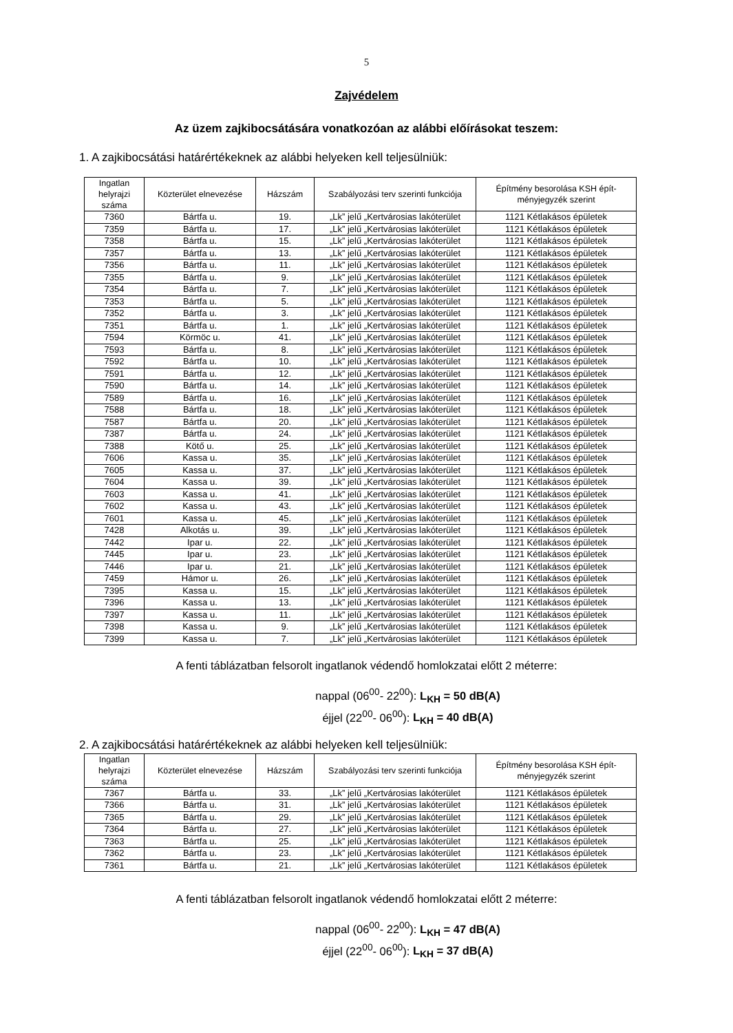5
Zajvédelem
Az üzem zajkibocsátására vonatkozóan az alábbi előírásokat teszem:
1. A zajkibocsátási határértékeknek az alábbi helyeken kell teljesülniük:
| Ingatlan helyrajzi száma | Közterület elnevezése | Házszám | Szabályozási terv szerinti funkciója | Építmény besorolása KSH épít-ményjegyzék szerint |
| --- | --- | --- | --- | --- |
| 7360 | Bártfa u. | 19. | „Lk” jelű „Kertvárosias lakóterület | 1121 Kétlakásos épületek |
| 7359 | Bártfa u. | 17. | „Lk” jelű „Kertvárosias lakóterület | 1121 Kétlakásos épületek |
| 7358 | Bártfa u. | 15. | „Lk” jelű „Kertvárosias lakóterület | 1121 Kétlakásos épületek |
| 7357 | Bártfa u. | 13. | „Lk” jelű „Kertvárosias lakóterület | 1121 Kétlakásos épületek |
| 7356 | Bártfa u. | 11. | „Lk” jelű „Kertvárosias lakóterület | 1121 Kétlakásos épületek |
| 7355 | Bártfa u. | 9. | „Lk” jelű „Kertvárosias lakóterület | 1121 Kétlakásos épületek |
| 7354 | Bártfa u. | 7. | „Lk” jelű „Kertvárosias lakóterület | 1121 Kétlakásos épületek |
| 7353 | Bártfa u. | 5. | „Lk” jelű „Kertvárosias lakóterület | 1121 Kétlakásos épületek |
| 7352 | Bártfa u. | 3. | „Lk” jelű „Kertvárosias lakóterület | 1121 Kétlakásos épületek |
| 7351 | Bártfa u. | 1. | „Lk” jelű „Kertvárosias lakóterület | 1121 Kétlakásos épületek |
| 7594 | Körmöc u. | 41. | „Lk” jelű „Kertvárosias lakóterület | 1121 Kétlakásos épületek |
| 7593 | Bártfa u. | 8. | „Lk” jelű „Kertvárosias lakóterület | 1121 Kétlakásos épületek |
| 7592 | Bártfa u. | 10. | „Lk” jelű „Kertvárosias lakóterület | 1121 Kétlakásos épületek |
| 7591 | Bártfa u. | 12. | „Lk” jelű „Kertvárosias lakóterület | 1121 Kétlakásos épületek |
| 7590 | Bártfa u. | 14. | „Lk” jelű „Kertvárosias lakóterület | 1121 Kétlakásos épületek |
| 7589 | Bártfa u. | 16. | „Lk” jelű „Kertvárosias lakóterület | 1121 Kétlakásos épületek |
| 7588 | Bártfa u. | 18. | „Lk” jelű „Kertvárosias lakóterület | 1121 Kétlakásos épületek |
| 7587 | Bártfa u. | 20. | „Lk” jelű „Kertvárosias lakóterület | 1121 Kétlakásos épületek |
| 7387 | Bártfa u. | 24. | „Lk” jelű „Kertvárosias lakóterület | 1121 Kétlakásos épületek |
| 7388 | Kötő u. | 25. | „Lk” jelű „Kertvárosias lakóterület | 1121 Kétlakásos épületek |
| 7606 | Kassa u. | 35. | „Lk” jelű „Kertvárosias lakóterület | 1121 Kétlakásos épületek |
| 7605 | Kassa u. | 37. | „Lk” jelű „Kertvárosias lakóterület | 1121 Kétlakásos épületek |
| 7604 | Kassa u. | 39. | „Lk” jelű „Kertvárosias lakóterület | 1121 Kétlakásos épületek |
| 7603 | Kassa u. | 41. | „Lk” jelű „Kertvárosias lakóterület | 1121 Kétlakásos épületek |
| 7602 | Kassa u. | 43. | „Lk” jelű „Kertvárosias lakóterület | 1121 Kétlakásos épületek |
| 7601 | Kassa u. | 45. | „Lk” jelű „Kertvárosias lakóterület | 1121 Kétlakásos épületek |
| 7428 | Alkotás u. | 39. | „Lk” jelű „Kertvárosias lakóterület | 1121 Kétlakásos épületek |
| 7442 | Ipar u. | 22. | „Lk” jelű „Kertvárosias lakóterület | 1121 Kétlakásos épületek |
| 7445 | Ipar u. | 23. | „Lk” jelű „Kertvárosias lakóterület | 1121 Kétlakásos épületek |
| 7446 | Ipar u. | 21. | „Lk” jelű „Kertvárosias lakóterület | 1121 Kétlakásos épületek |
| 7459 | Hámor u. | 26. | „Lk” jelű „Kertvárosias lakóterület | 1121 Kétlakásos épületek |
| 7395 | Kassa u. | 15. | „Lk” jelű „Kertvárosias lakóterület | 1121 Kétlakásos épületek |
| 7396 | Kassa u. | 13. | „Lk” jelű „Kertvárosias lakóterület | 1121 Kétlakásos épületek |
| 7397 | Kassa u. | 11. | „Lk” jelű „Kertvárosias lakóterület | 1121 Kétlakásos épületek |
| 7398 | Kassa u. | 9. | „Lk” jelű „Kertvárosias lakóterület | 1121 Kétlakásos épületek |
| 7399 | Kassa u. | 7. | „Lk” jelű „Kertvárosias lakóterület | 1121 Kétlakásos épületek |
A fenti táblázatban felsorolt ingatlanok védendő homlokzatai előtt 2 méterre:
nappal (06<sup>00</sup>- 22<sup>00</sup>): L<sub>KH</sub> = 50 dB(A)
éjjel (22<sup>00</sup>- 06<sup>00</sup>): L<sub>KH</sub> = 40 dB(A)
2. A zajkibocsátási határértékeknek az alábbi helyeken kell teljesülniük:
| Ingatlan helyrajzi száma | Közterület elnevezése | Házszám | Szabályozási terv szerinti funkciója | Építmény besorolása KSH épít-ményjegyzék szerint |
| --- | --- | --- | --- | --- |
| 7367 | Bártfa u. | 33. | „Lk” jelű „Kertvárosias lakóterület | 1121 Kétlakásos épületek |
| 7366 | Bártfa u. | 31. | „Lk” jelű „Kertvárosias lakóterület | 1121 Kétlakásos épületek |
| 7365 | Bártfa u. | 29. | „Lk” jelű „Kertvárosias lakóterület | 1121 Kétlakásos épületek |
| 7364 | Bártfa u. | 27. | „Lk” jelű „Kertvárosias lakóterület | 1121 Kétlakásos épületek |
| 7363 | Bártfa u. | 25. | „Lk” jelű „Kertvárosias lakóterület | 1121 Kétlakásos épületek |
| 7362 | Bártfa u. | 23. | „Lk” jelű „Kertvárosias lakóterület | 1121 Kétlakásos épületek |
| 7361 | Bártfa u. | 21. | „Lk” jelű „Kertvárosias lakóterület | 1121 Kétlakásos épületek |
A fenti táblázatban felsorolt ingatlanok védendő homlokzatai előtt 2 méterre:
nappal (06<sup>00</sup>- 22<sup>00</sup>): L<sub>KH</sub> = 47 dB(A)
éjjel (22<sup>00</sup>- 06<sup>00</sup>): L<sub>KH</sub> = 37 dB(A)